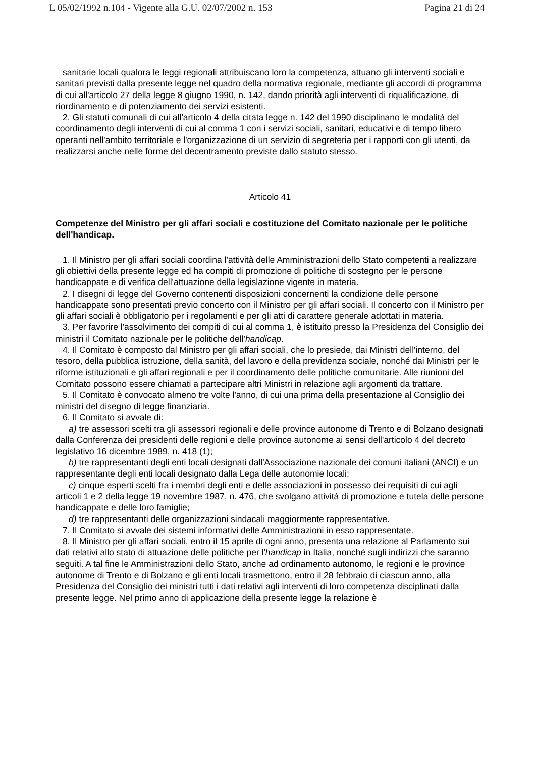L 05/02/1992 n.104 - Vigente alla G.U. 02/07/2002 n. 153 Pagina 21 di 24
sanitarie locali qualora le leggi regionali attribuiscano loro la competenza, attuano gli interventi sociali e sanitari previsti dalla presente legge nel quadro della normativa regionale, mediante gli accordi di programma di cui all'articolo 27 della legge 8 giugno 1990, n. 142, dando priorità agli interventi di riqualificazione, di riordinamento e di potenziamento dei servizi esistenti.
2. Gli statuti comunali di cui all'articolo 4 della citata legge n. 142 del 1990 disciplinano le modalità del coordinamento degli interventi di cui al comma 1 con i servizi sociali, sanitari, educativi e di tempo libero operanti nell'ambito territoriale e l'organizzazione di un servizio di segreteria per i rapporti con gli utenti, da realizzarsi anche nelle forme del decentramento previste dallo statuto stesso.
Articolo 41
Competenze del Ministro per gli affari sociali e costituzione del Comitato nazionale per le politiche dell'handicap.
1. Il Ministro per gli affari sociali coordina l'attività delle Amministrazioni dello Stato competenti a realizzare gli obiettivi della presente legge ed ha compiti di promozione di politiche di sostegno per le persone handicappate e di verifica dell'attuazione della legislazione vigente in materia.
2. I disegni di legge del Governo contenenti disposizioni concernenti la condizione delle persone handicappate sono presentati previo concerto con il Ministro per gli affari sociali. Il concerto con il Ministro per gli affari sociali è obbligatorio per i regolamenti e per gli atti di carattere generale adottati in materia.
3. Per favorire l'assolvimento dei compiti di cui al comma 1, è istituito presso la Presidenza del Consiglio dei ministri il Comitato nazionale per le politiche dell'handicap.
4. Il Comitato è composto dal Ministro per gli affari sociali, che lo presiede, dai Ministri dell'interno, del tesoro, della pubblica istruzione, della sanità, del lavoro e della previdenza sociale, nonché dai Ministri per le riforme istituzionali e gli affari regionali e per il coordinamento delle politiche comunitarie. Alle riunioni del Comitato possono essere chiamati a partecipare altri Ministri in relazione agli argomenti da trattare.
5. Il Comitato è convocato almeno tre volte l'anno, di cui una prima della presentazione al Consiglio dei ministri del disegno di legge finanziaria.
6. Il Comitato si avvale di:
a) tre assessori scelti tra gli assessori regionali e delle province autonome di Trento e di Bolzano designati dalla Conferenza dei presidenti delle regioni e delle province autonome ai sensi dell'articolo 4 del decreto legislativo 16 dicembre 1989, n. 418 (1);
b) tre rappresentanti degli enti locali designati dall'Associazione nazionale dei comuni italiani (ANCI) e un rappresentante degli enti locali designato dalla Lega delle autonomie locali;
c) cinque esperti scelti fra i membri degli enti e delle associazioni in possesso dei requisiti di cui agli articoli 1 e 2 della legge 19 novembre 1987, n. 476, che svolgano attività di promozione e tutela delle persone handicappate e delle loro famiglie;
d) tre rappresentanti delle organizzazioni sindacali maggiormente rappresentative.
7. Il Comitato si avvale dei sistemi informativi delle Amministrazioni in esso rappresentate.
8. Il Ministro per gli affari sociali, entro il 15 aprile di ogni anno, presenta una relazione al Parlamento sui dati relativi allo stato di attuazione delle politiche per l'handicap in Italia, nonché sugli indirizzi che saranno seguiti. A tal fine le Amministrazioni dello Stato, anche ad ordinamento autonomo, le regioni e le province autonome di Trento e di Bolzano e gli enti locali trasmettono, entro il 28 febbraio di ciascun anno, alla Presidenza del Consiglio dei ministri tutti i dati relativi agli interventi di loro competenza disciplinati dalla presente legge. Nel primo anno di applicazione della presente legge la relazione è